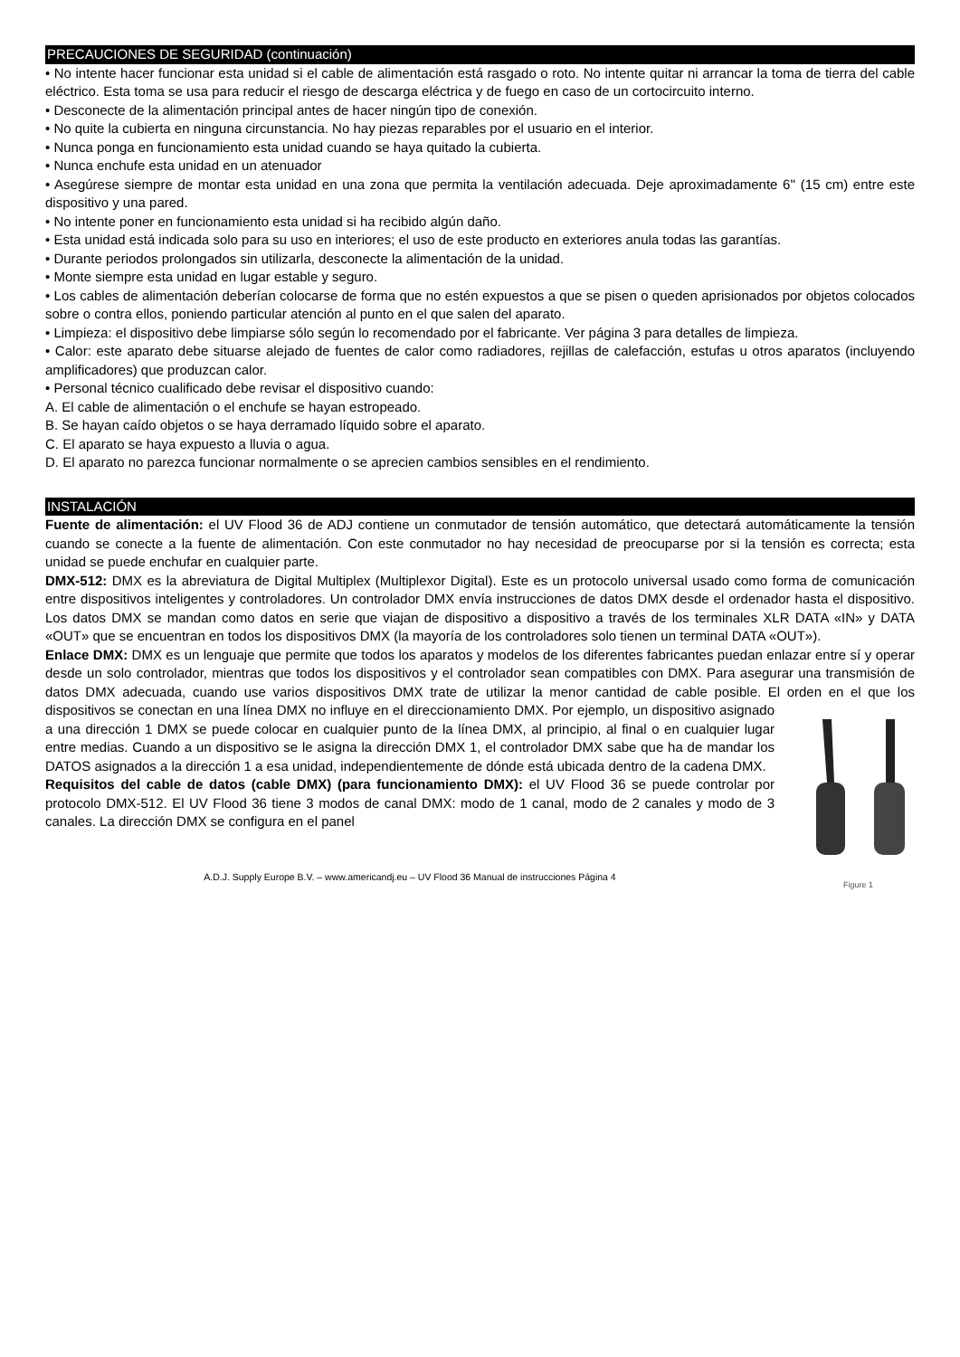PRECAUCIONES DE SEGURIDAD (continuación)
• No intente hacer funcionar esta unidad si el cable de alimentación está rasgado o roto. No intente quitar ni arrancar la toma de tierra del cable eléctrico. Esta toma se usa para reducir el riesgo de descarga eléctrica y de fuego en caso de un cortocircuito interno.
• Desconecte de la alimentación principal antes de hacer ningún tipo de conexión.
• No quite la cubierta en ninguna circunstancia. No hay piezas reparables por el usuario en el interior.
• Nunca ponga en funcionamiento esta unidad cuando se haya quitado la cubierta.
• Nunca enchufe esta unidad en un atenuador
• Asegúrese siempre de montar esta unidad en una zona que permita la ventilación adecuada. Deje aproximadamente 6'' (15 cm) entre este dispositivo y una pared.
• No intente poner en funcionamiento esta unidad si ha recibido algún daño.
• Esta unidad está indicada solo para su uso en interiores; el uso de este producto en exteriores anula todas las garantías.
• Durante periodos prolongados sin utilizarla, desconecte la alimentación de la unidad.
• Monte siempre esta unidad en lugar estable y seguro.
• Los cables de alimentación deberían colocarse de forma que no estén expuestos a que se pisen o queden aprisionados por objetos colocados sobre o contra ellos, poniendo particular atención al punto en el que salen del aparato.
• Limpieza: el dispositivo debe limpiarse sólo según lo recomendado por el fabricante. Ver página 3 para detalles de limpieza.
• Calor: este aparato debe situarse alejado de fuentes de calor como radiadores, rejillas de calefacción, estufas u otros aparatos (incluyendo amplificadores) que produzcan calor.
• Personal técnico cualificado debe revisar el dispositivo cuando:
A. El cable de alimentación o el enchufe se hayan estropeado.
B. Se hayan caído objetos o se haya derramado líquido sobre el aparato.
C. El aparato se haya expuesto a lluvia o agua.
D. El aparato no parezca funcionar normalmente o se aprecien cambios sensibles en el rendimiento.
INSTALACIÓN
Fuente de alimentación: el UV Flood 36 de ADJ contiene un conmutador de tensión automático, que detectará automáticamente la tensión cuando se conecte a la fuente de alimentación. Con este conmutador no hay necesidad de preocuparse por si la tensión es correcta; esta unidad se puede enchufar en cualquier parte.
DMX-512: DMX es la abreviatura de Digital Multiplex (Multiplexor Digital). Este es un protocolo universal usado como forma de comunicación entre dispositivos inteligentes y controladores. Un controlador DMX envía instrucciones de datos DMX desde el ordenador hasta el dispositivo. Los datos DMX se mandan como datos en serie que viajan de dispositivo a dispositivo a través de los terminales XLR DATA «IN» y DATA «OUT» que se encuentran en todos los dispositivos DMX (la mayoría de los controladores solo tienen un terminal DATA «OUT»).
Enlace DMX: DMX es un lenguaje que permite que todos los aparatos y modelos de los diferentes fabricantes puedan enlazar entre sí y operar desde un solo controlador, mientras que todos los dispositivos y el controlador sean compatibles con DMX. Para asegurar una transmisión de datos DMX adecuada, cuando use varios dispositivos DMX trate de utilizar la menor cantidad de cable posible. El orden en el que los dispositivos
Figure 1 se conectan en una línea DMX no influye en el direccionamiento DMX. Por ejemplo, un dispositivo asignado a una dirección 1 DMX se puede colocar en cualquier punto de la línea DMX, al principio, al final o en cualquier lugar entre medias. Cuando a un dispositivo se le asigna la dirección DMX 1, el controlador DMX sabe que ha de mandar los DATOS asignados a la dirección 1 a esa unidad, independientemente de dónde está ubicada dentro de la cadena DMX.
Requisitos del cable de datos (cable DMX) (para funcionamiento DMX): el UV Flood 36 se puede controlar por protocolo DMX-512. El UV Flood 36 tiene 3 modos de canal DMX: modo de 1 canal, modo de 2 canales y modo de 3 canales. La dirección DMX se configura en el panel
A.D.J. Supply Europe B.V. – www.americandj.eu – UV Flood 36 Manual de instrucciones Página 4